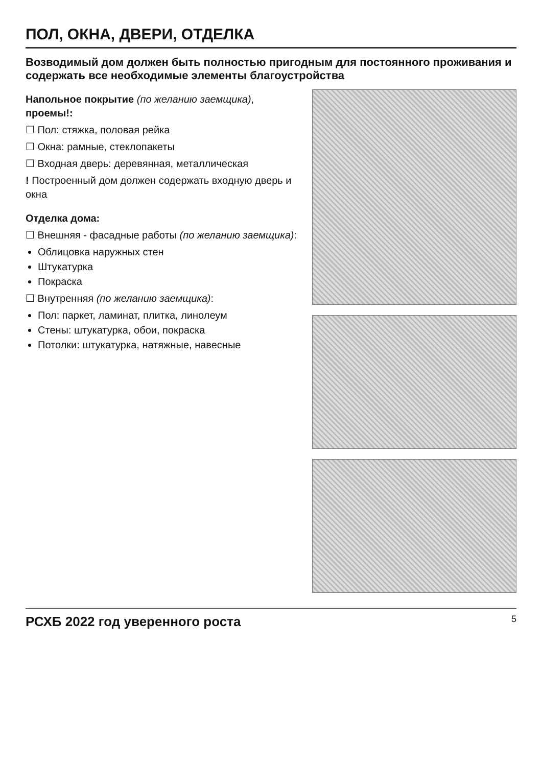ПОЛ, ОКНА, ДВЕРИ, ОТДЕЛКА
Возводимый дом должен быть полностью пригодным для постоянного проживания и содержать все необходимые элементы благоустройства
Напольное покрытие (по желанию заемщика), проемы!:
☐ Пол: стяжка, половая рейка
☐ Окна: рамные, стеклопакеты
☐ Входная дверь: деревянная, металлическая
! Построенный дом должен содержать входную дверь и окна
Отделка дома:
☐ Внешняя - фасадные работы (по желанию заемщика):
Облицовка наружных стен
Штукатурка
Покраска
☐ Внутренняя (по желанию заемщика):
Пол: паркет, ламинат, плитка, линолеум
Стены: штукатурка, обои, покраска
Потолки: штукатурка, натяжные, навесные
РСХБ 2022 год уверенного роста 5